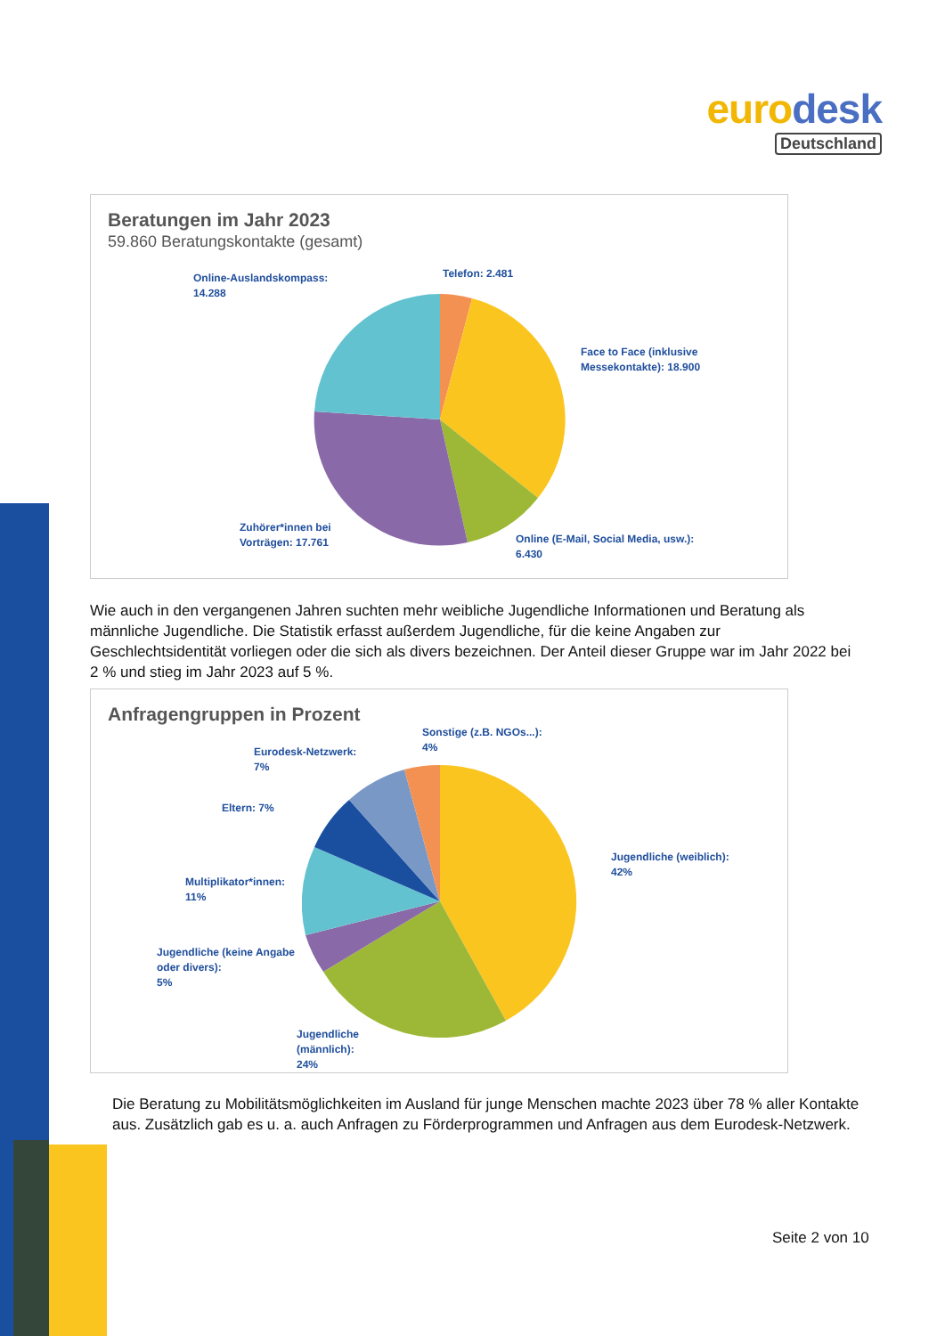eurodesk
Deutschland
Beratungen im Jahr 2023
59.860 Beratungskontakte (gesamt)
Online-Auslandskompass:
14.288
Telefon: 2.481
Face to Face (inklusive
Messekontakte): 18.900
Zuhörer*innen bei
Vorträgen: 17.761
Online (E-Mail, Social Media, usw.):
6.430
Wie auch in den vergangenen Jahren suchten mehr weibliche Jugendliche Informationen und Beratung als männliche Jugendliche. Die Statistik erfasst außerdem Jugendliche, für die keine Angaben zur Geschlechtsidentität vorliegen oder die sich als divers bezeichnen. Der Anteil dieser Gruppe war im Jahr 2022 bei 2 % und stieg im Jahr 2023 auf 5 %.
Anfragengruppen in Prozent
Sonstige (z.B. NGOs...):
4%
Eurodesk-Netzwerk:
7%
Eltern: 7%
Multiplikator*innen:
11%
Jugendliche (keine Angabe
oder divers):
5%
Jugendliche
(männlich):
24%
Jugendliche (weiblich):
42%
Die Beratung zu Mobilitätsmöglichkeiten im Ausland für junge Menschen machte 2023 über 78 % aller Kontakte aus. Zusätzlich gab es u. a. auch Anfragen zu Förderprogrammen und Anfragen aus dem Eurodesk-Netzwerk.
Seite 2 von 10